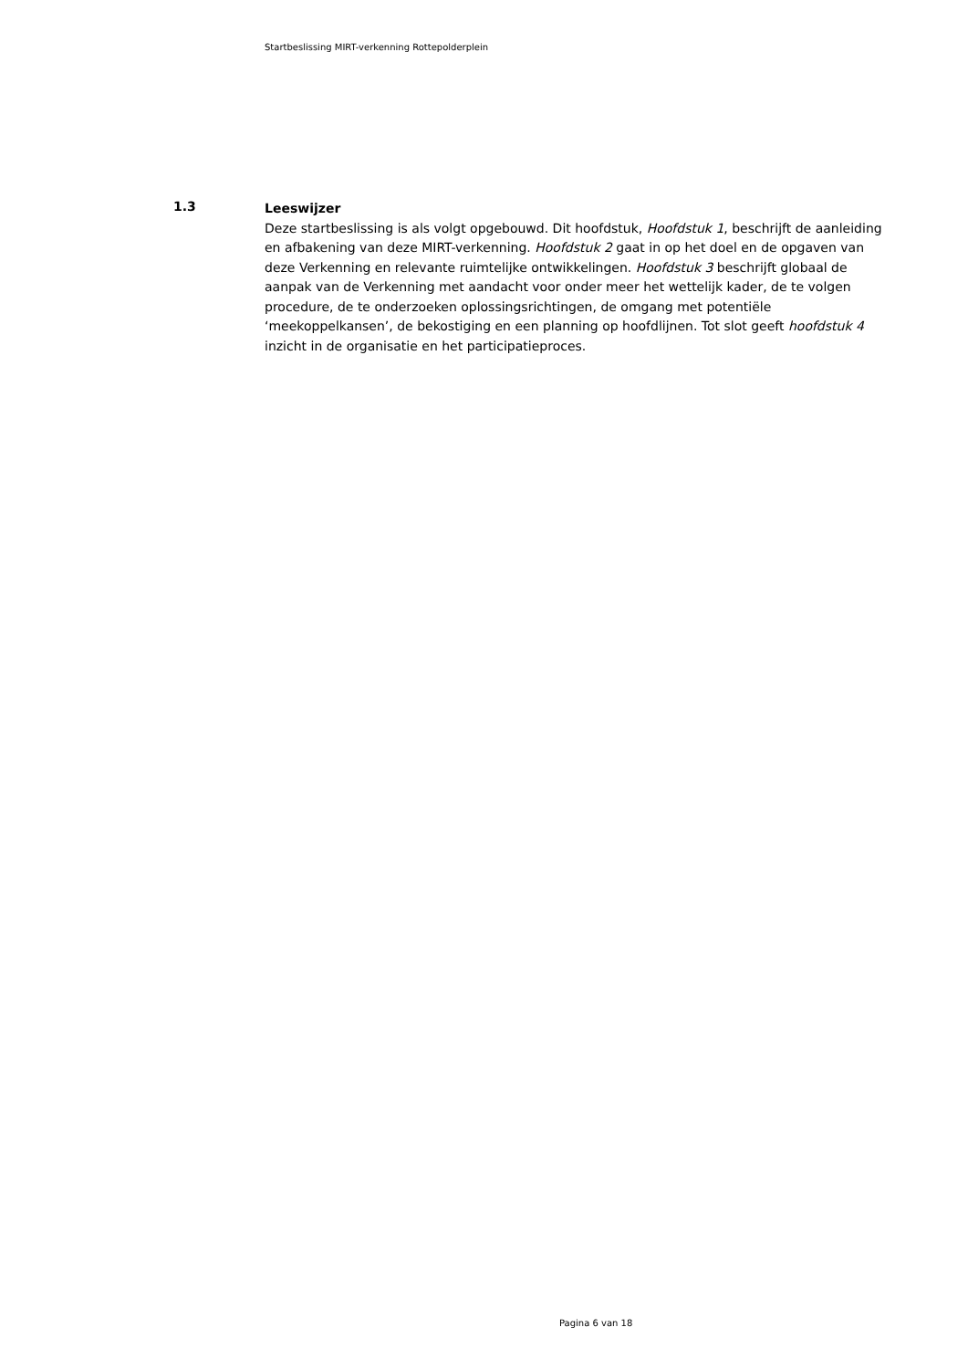Startbeslissing MIRT-verkenning Rottepolderplein
1.3
Leeswijzer
Deze startbeslissing is als volgt opgebouwd. Dit hoofdstuk, Hoofdstuk 1, beschrijft de aanleiding en afbakening van deze MIRT-verkenning. Hoofdstuk 2 gaat in op het doel en de opgaven van deze Verkenning en relevante ruimtelijke ontwikkelingen. Hoofdstuk 3 beschrijft globaal de aanpak van de Verkenning met aandacht voor onder meer het wettelijk kader, de te volgen procedure, de te onderzoeken oplossingsrichtingen, de omgang met potentiële ‘meekoppelkansen’, de bekostiging en een planning op hoofdlijnen. Tot slot geeft hoofdstuk 4 inzicht in de organisatie en het participatieproces.
Pagina 6 van 18